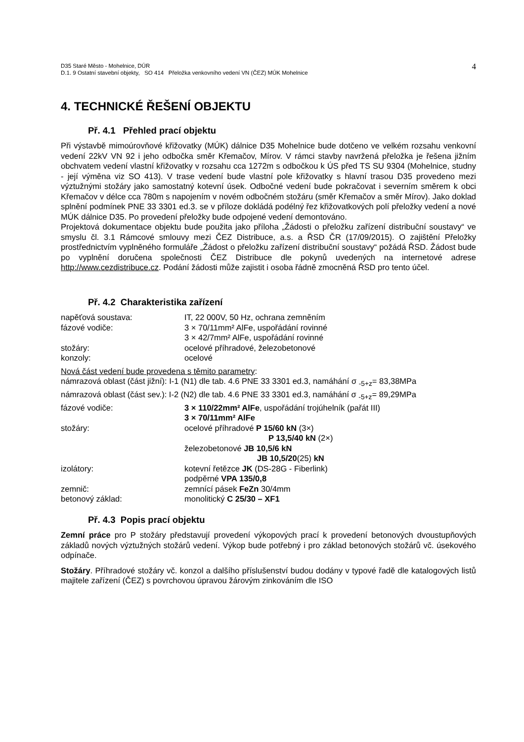D35 Staré Město - Mohelnice, DÚR
D.1. 9 Ostatní stavební objekty, SO 414 Přeložka venkovního vedení VN (ČEZ) MÚK Mohelnice
4
4. TECHNICKÉ ŘEŠENÍ OBJEKTU
Př. 4.1 Přehled prací objektu
Při výstavbě mimoúrovňové křižovatky (MÚK) dálnice D35 Mohelnice bude dotčeno ve velkém rozsahu venkovní vedení 22kV VN 92 i jeho odbočka směr Křemačov, Mírov. V rámci stavby navržená přeložka je řešena jižním obchvatem vedení vlastní křižovatky v rozsahu cca 1272m s odbočkou k ÚS před TS SU 9304 (Mohelnice, studny - její výměna viz SO 413). V trase vedení bude vlastní pole křižovatky s hlavní trasou D35 provedeno mezi výztužnými stožáry jako samostatný kotevní úsek. Odbočné vedení bude pokračovat i severním směrem k obci Křemačov v délce cca 780m s napojením v novém odbočném stožáru (směr Křemačov a směr Mírov). Jako doklad splnění podmínek PNE 33 3301 ed.3. se v příloze dokládá podélný řez křižovatkových polí přeložky vedení a nové MÚK dálnice D35. Po provedení přeložky bude odpojené vedení demontováno.
Projektová dokumentace objektu bude použita jako příloha „Žádosti o přeložku zařízení distribuční soustavy“ ve smyslu čl. 3.1 Rámcové smlouvy mezi ČEZ Distribuce, a.s. a ŘSD ČR (17/09/2015). O zajištění Přeložky prostřednictvím vyplněného formuláře „Žádost o přeložku zařízení distribuční soustavy“ požádá ŘSD. Žádost bude po vyplnění doručena společnosti ČEZ Distribuce dle pokynů uvedených na internetové adrese http://www.cezdistribuce.cz. Podání žádosti může zajistit i osoba řádně zmocněná ŘSD pro tento účel.
Př. 4.2 Charakteristika zařízení
napěťová soustava: IT, 22 000V, 50 Hz, ochrana zemněním
fázové vodiče: 3 × 70/11mm² AlFe, uspořádání rovinné
3 × 42/7mm² AlFe, uspořádání rovinné
stožáry: ocelové příhradové, železobetonové
konzoly: ocelové
Nová část vedení bude provedena s těmito parametry:
námrazová oblast (část jižní): I-1 (N1) dle tab. 4.6 PNE 33 3301 ed.3, namáhání σ <sub>-5+z</sub>= 83,38MPa
námrazová oblast (část sev.): I-2 (N2) dle tab. 4.6 PNE 33 3301 ed.3, namáhání σ <sub>-5+z</sub>= 89,29MPa
fázové vodiče: 3 × 110/22mm² AlFe, uspořádání trojúhelník (pařát III)
3 × 70/11mm² AlFe
stožáry: ocelové příhradové P 15/60 kN (3×)
P 13,5/40 kN (2×)
železobetonové JB 10,5/6 kN
JB 10,5/20(25) kN
izolátory: kotevní řetězce JK (DS-28G - Fiberlink)
podpěrné VPA 135/0,8
zemnič: zemnící pásek FeZn 30/4mm
betonový základ: monolitický C 25/30 – XF1
Př. 4.3 Popis prací objektu
Zemní práce pro P stožáry představují provedení výkopových prací k provedení betonových dvoustupňových základů nových výztužných stožárů vedení. Výkop bude potřebný i pro základ betonových stožárů vč. úsekového odpínače.
Stožáry. Příhradové stožáry vč. konzol a dalšího příslušenství budou dodány v typové řadě dle katalogových listů majitele zařízení (ČEZ) s povrchovou úpravou žárovým zinkováním dle ISO